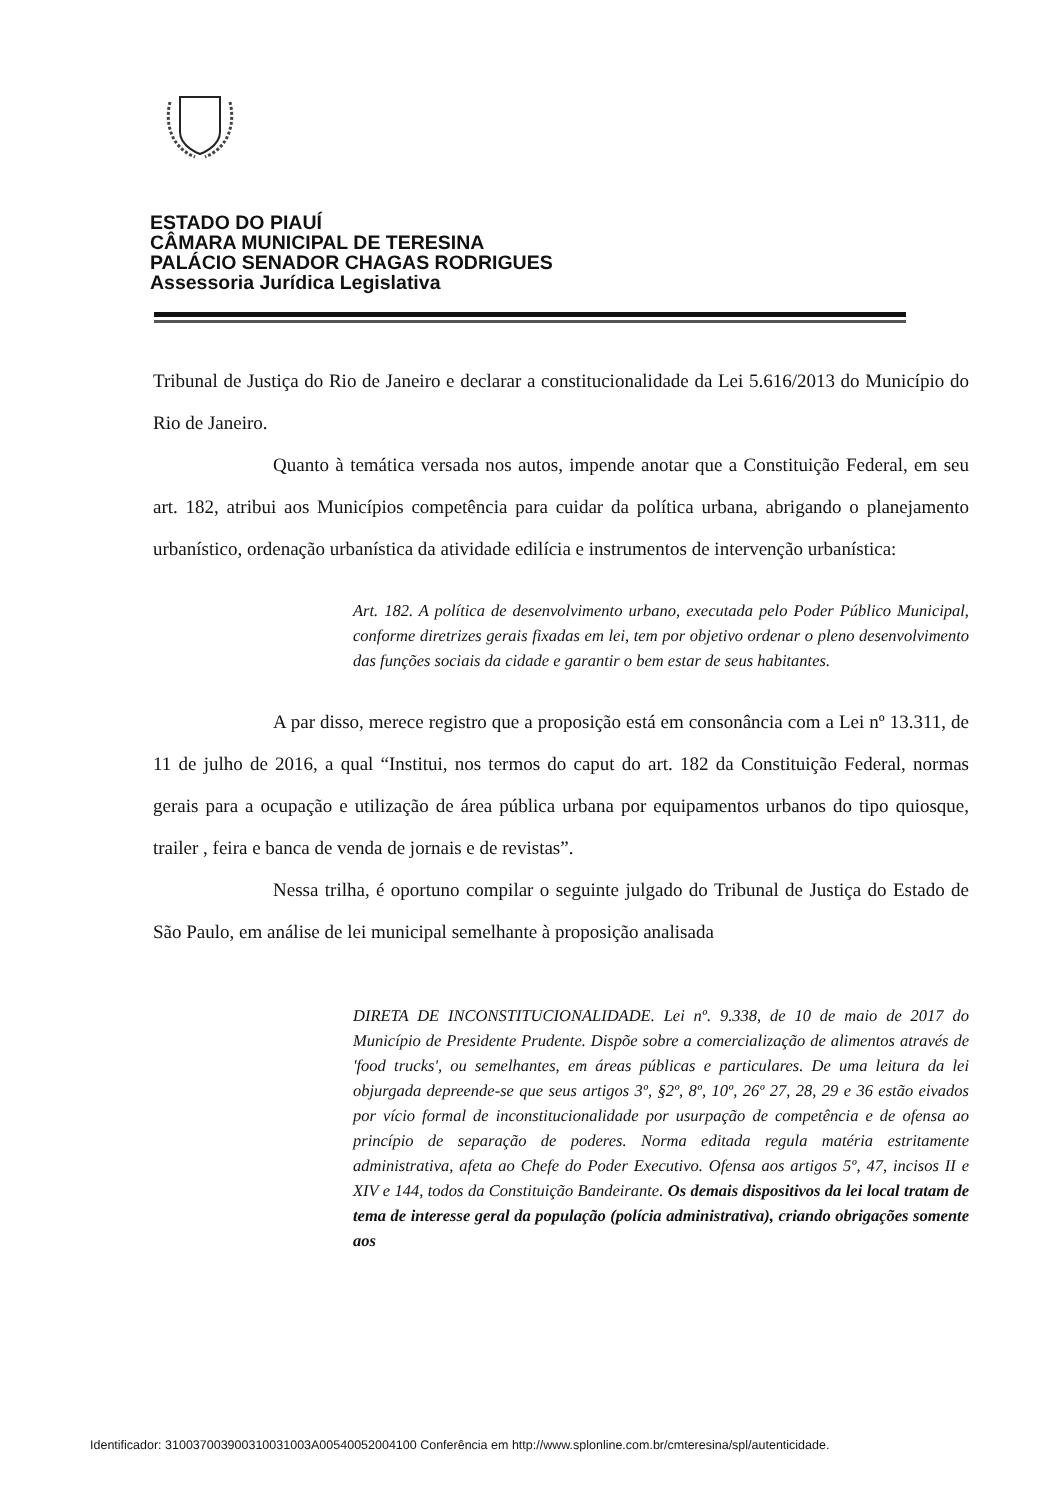ESTADO DO PIAUÍ
CÂMARA MUNICIPAL DE TERESINA
PALÁCIO SENADOR CHAGAS RODRIGUES
Assessoria Jurídica Legislativa
Tribunal de Justiça do Rio de Janeiro e declarar a constitucionalidade da Lei 5.616/2013 do Município do Rio de Janeiro.
Quanto à temática versada nos autos, impende anotar que a Constituição Federal, em seu art. 182, atribui aos Municípios competência para cuidar da política urbana, abrigando o planejamento urbanístico, ordenação urbanística da atividade edilícia e instrumentos de intervenção urbanística:
Art. 182. A política de desenvolvimento urbano, executada pelo Poder Público Municipal, conforme diretrizes gerais fixadas em lei, tem por objetivo ordenar o pleno desenvolvimento das funções sociais da cidade e garantir o bem estar de seus habitantes.
A par disso, merece registro que a proposição está em consonância com a Lei nº 13.311, de 11 de julho de 2016, a qual “Institui, nos termos do caput do art. 182 da Constituição Federal, normas gerais para a ocupação e utilização de área pública urbana por equipamentos urbanos do tipo quiosque, trailer , feira e banca de venda de jornais e de revistas”.
Nessa trilha, é oportuno compilar o seguinte julgado do Tribunal de Justiça do Estado de São Paulo, em análise de lei municipal semelhante à proposição analisada
DIRETA DE INCONSTITUCIONALIDADE. Lei nº. 9.338, de 10 de maio de 2017 do Município de Presidente Prudente. Dispõe sobre a comercialização de alimentos através de 'food trucks', ou semelhantes, em áreas públicas e particulares. De uma leitura da lei objurgada depreende-se que seus artigos 3º, §2º, 8º, 10º, 26º 27, 28, 29 e 36 estão eivados por vício formal de inconstitucionalidade por usurpação de competência e de ofensa ao princípio de separação de poderes. Norma editada regula matéria estritamente administrativa, afeta ao Chefe do Poder Executivo. Ofensa aos artigos 5º, 47, incisos II e XIV e 144, todos da Constituição Bandeirante. Os demais dispositivos da lei local tratam de tema de interesse geral da população (polícia administrativa), criando obrigações somente aos
Identificador: 310037003900310031003A00540052004100 Conferência em http://www.splonline.com.br/cmteresina/spl/autenticidade.